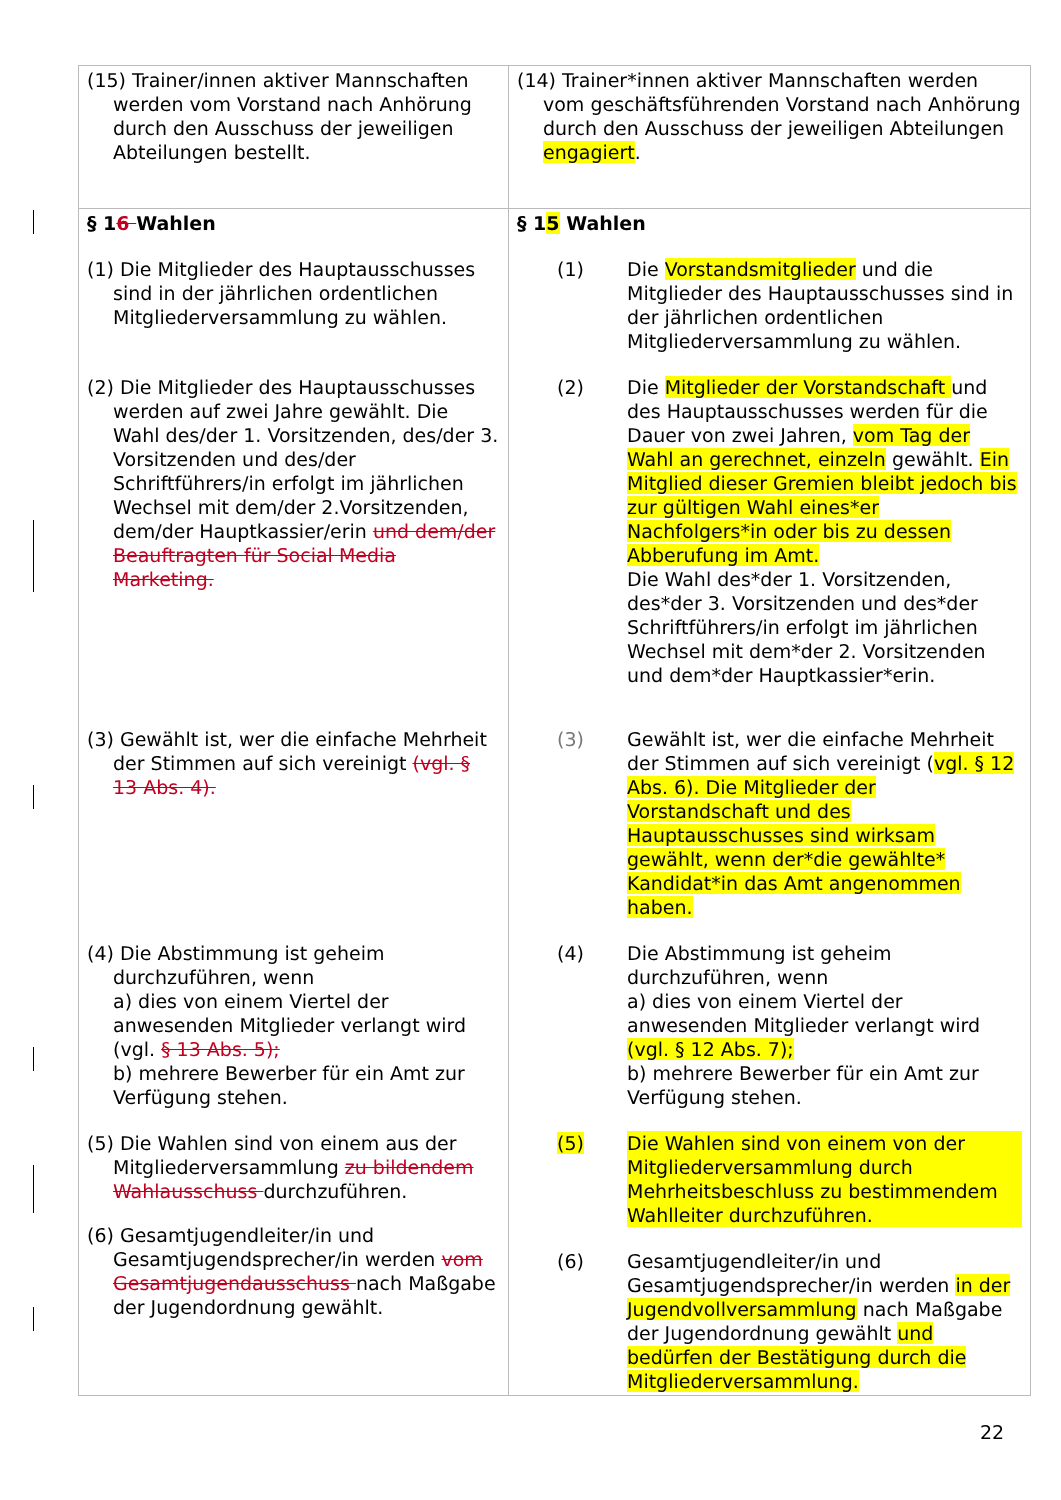| (15) Trainer/innen aktiver Mannschaften werden vom Vorstand nach Anhörung durch den Ausschuss der jeweiligen Abteilungen bestellt. | (14) Trainer*innen aktiver Mannschaften werden vom geschäftsführenden Vorstand nach Anhörung durch den Ausschuss der jeweiligen Abteilungen engagiert . |
| § 1 6 Wahlen (1) Die Mitglieder des Hauptausschusses sind in der jährlichen ordentlichen Mitgliederversammlung zu wählen. (2) Die Mitglieder des Hauptausschusses werden auf zwei Jahre gewählt. Die Wahl des/der 1. Vorsitzenden, des/der 3. Vorsitzenden und des/der Schriftführers/in erfolgt im jährlichen Wechsel mit dem/der 2.Vorsitzenden, dem/der Hauptkassier/erin und dem/der Beauftragten für Social Media Marketing. (3) Gewählt ist, wer die einfache Mehrheit der Stimmen auf sich vereinigt (vgl. § 13 Abs. 4). (4) Die Abstimmung ist geheim durchzuführen, wenn a) dies von einem Viertel der anwesenden Mitglieder verlangt wird (vgl. § 13 Abs. 5); b) mehrere Bewerber für ein Amt zur Verfügung stehen. (5) Die Wahlen sind von einem aus der Mitgliederversammlung zu bildendem Wahlausschuss durchzuführen. (6) Gesamtjugendleiter/in und Gesamtjugendsprecher/in werden vom Gesamtjugendausschuss nach Maßgabe der Jugendordnung gewählt. | § 1 5 Wahlen (1) Die Vorstandsmitglieder und die Mitglieder des Hauptausschusses sind in der jährlichen ordentlichen Mitgliederversammlung zu wählen. (2) Die Mitglieder der Vorstandschaft und des Hauptausschusses werden für die Dauer von zwei Jahren, vom Tag der Wahl an gerechnet, einzeln gewählt. Ein Mitglied dieser Gremien bleibt jedoch bis zur gültigen Wahl eines*er Nachfolgers*in oder bis zu dessen Abberufung im Amt. Die Wahl des*der 1. Vorsitzenden, des*der 3. Vorsitzenden und des*der Schriftführers/in erfolgt im jährlichen Wechsel mit dem*der 2. Vorsitzenden und dem*der Hauptkassier*erin. (3) Gewählt ist, wer die einfache Mehrheit der Stimmen auf sich vereinigt ( vgl. § 12 Abs. 6). Die Mitglieder der Vorstandschaft und des Hauptausschusses sind wirksam gewählt, wenn der*die gewählte* Kandidat*in das Amt angenommen haben. (4) Die Abstimmung ist geheim durchzuführen, wenn a) dies von einem Viertel der anwesenden Mitglieder verlangt wird (vgl. § 12 Abs. 7); b) mehrere Bewerber für ein Amt zur Verfügung stehen. (5) Die Wahlen sind von einem von der Mitgliederversammlung durch Mehrheitsbeschluss zu bestimmendem Wahlleiter durchzuführen. (6) Gesamtjugendleiter/in und Gesamtjugendsprecher/in werden in der Jugendvollversammlung nach Maßgabe der Jugendordnung gewählt und bedürfen der Bestätigung durch die Mitgliederversammlung. |
22